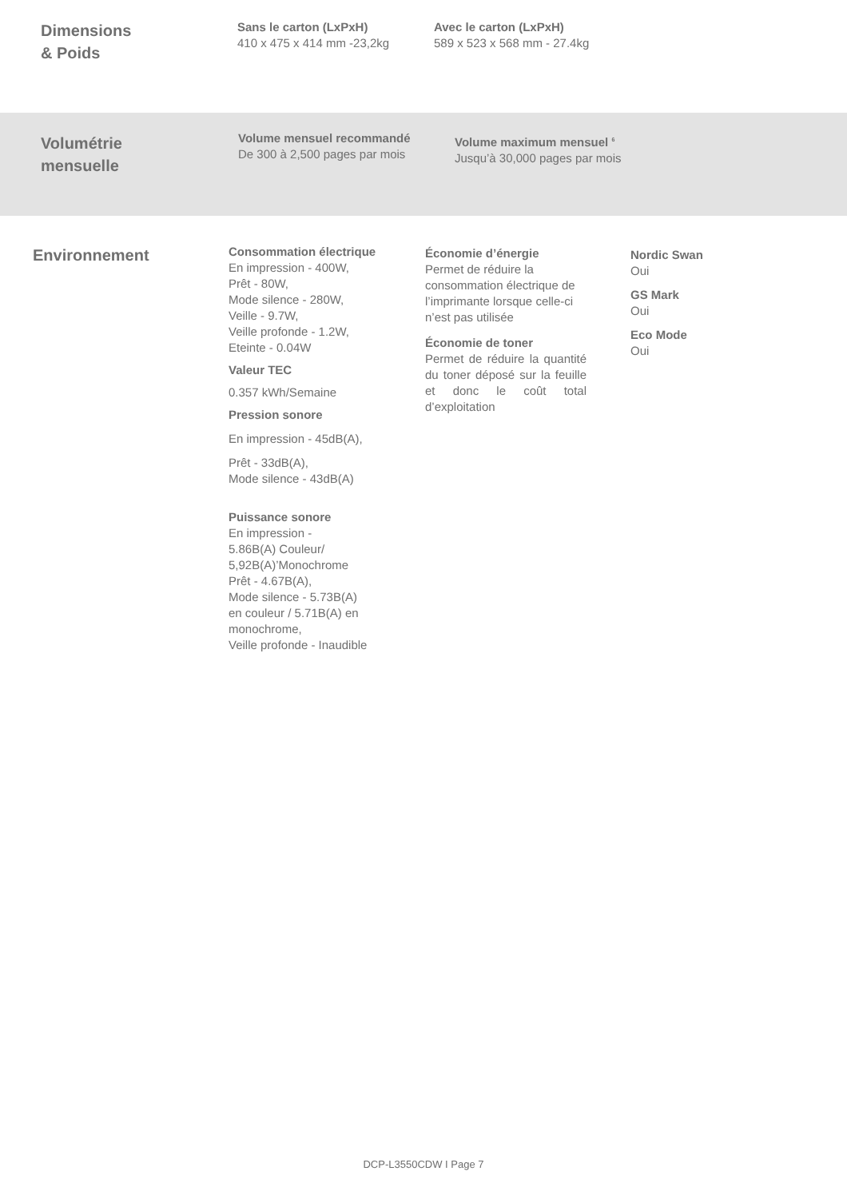Dimensions
& Poids
Sans le carton (LxPxH)
410 x 475 x 414 mm -23,2kg
Avec le carton (LxPxH)
589 x 523 x 568 mm - 27.4kg
Volumétrie
mensuelle
Volume mensuel recommandé
De 300 à 2,500 pages par mois
Volume maximum mensuel <sup>6</sup>
Jusqu’à 30,000 pages par mois
Environnement
Consommation électrique
En impression - 400W,
Prêt - 80W,
Mode silence - 280W,
Veille - 9.7W,
Veille profonde - 1.2W,
Eteinte - 0.04W
Valeur TEC
0.357 kWh/Semaine
Pression sonore
En impression - 45dB(A),
Prêt - 33dB(A),
Mode silence - 43dB(A)
Puissance sonore
En impression -
5.86B(A) Couleur/
5,92B(A)’Monochrome
Prêt - 4.67B(A),
Mode silence - 5.73B(A)
en couleur / 5.71B(A) en
monochrome,
Veille profonde - Inaudible
Économie d’énergie
Permet de réduire la consommation électrique de l’imprimante lorsque celle-ci n’est pas utilisée
Économie de toner
Permet de réduire la quantité du toner déposé sur la feuille et donc le coût total d’exploitation
Nordic Swan
Oui
GS Mark
Oui
Eco Mode
Oui
DCP-L3550CDW I Page 7